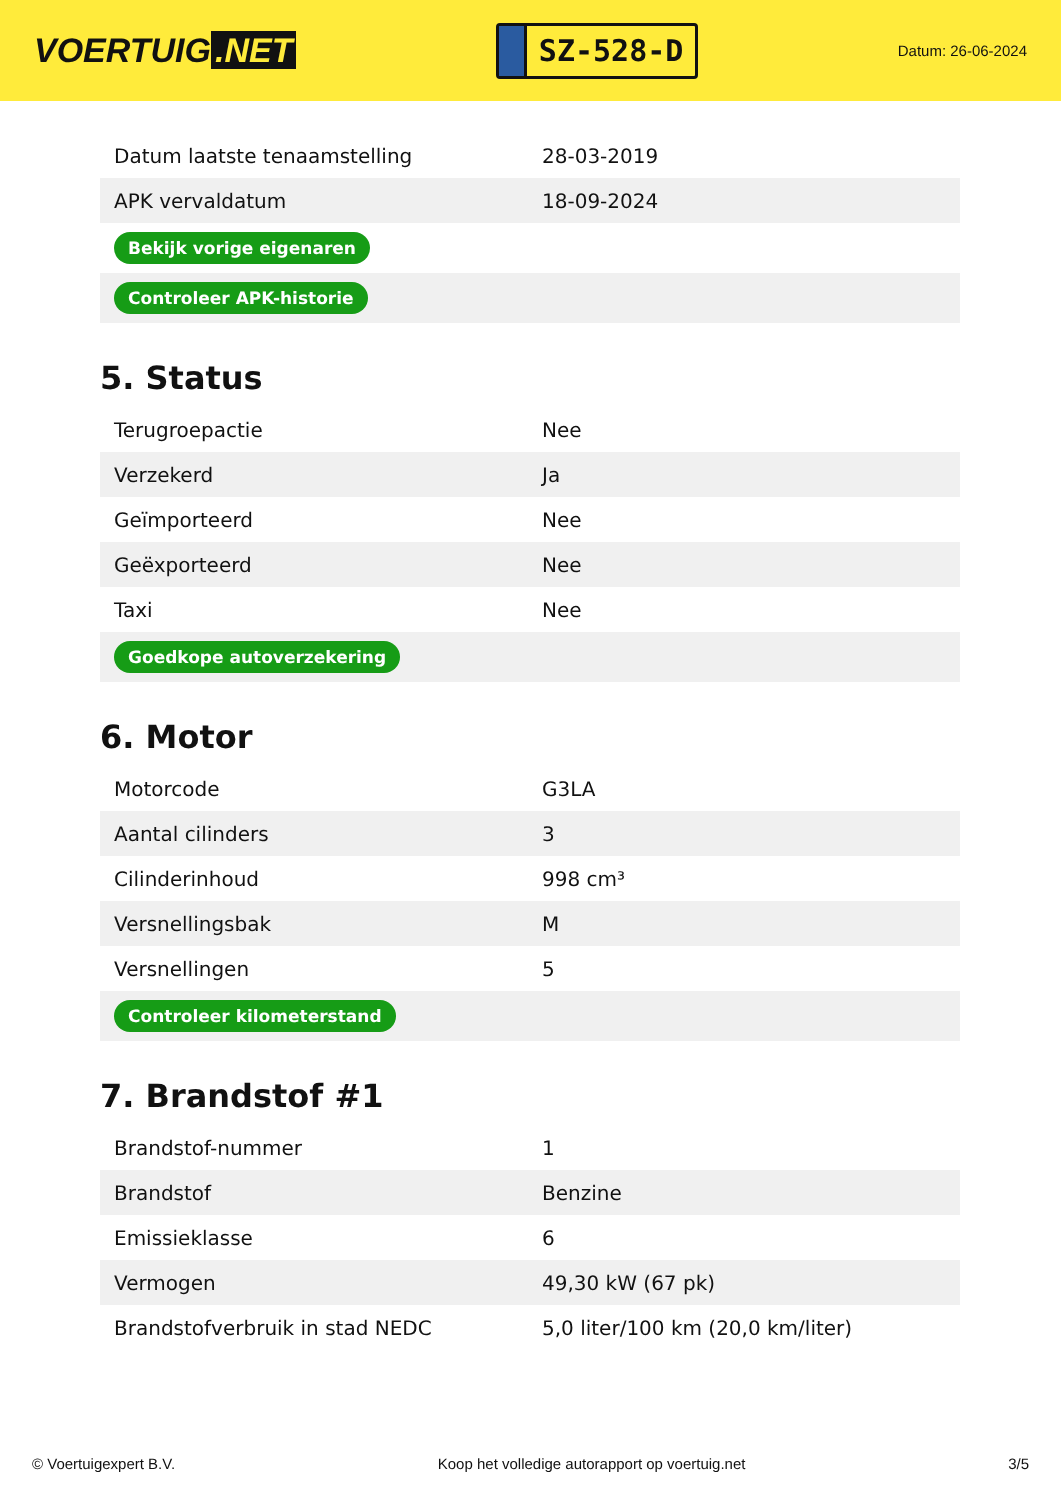VOERTUIG.NET
SZ-528-D
Datum: 26-06-2024
| Datum laatste tenaamstelling | 28-03-2019 |
| APK vervaldatum | 18-09-2024 |
| Bekijk vorige eigenaren | |
| Controleer APK-historie | |
5. Status
| Terugroepactie | Nee |
| Verzekerd | Ja |
| Geïmporteerd | Nee |
| Geëxporteerd | Nee |
| Taxi | Nee |
| Goedkope autoverzekering | |
6. Motor
| Motorcode | G3LA |
| Aantal cilinders | 3 |
| Cilinderinhoud | 998 cm³ |
| Versnellingsbak | M |
| Versnellingen | 5 |
| Controleer kilometerstand | |
7. Brandstof #1
| Brandstof-nummer | 1 |
| Brandstof | Benzine |
| Emissieklasse | 6 |
| Vermogen | 49,30 kW (67 pk) |
| Brandstofverbruik in stad NEDC | 5,0 liter/100 km (20,0 km/liter) |
© Voertuigexpert B.V. Koop het volledige autorapport op voertuig.net 3/5